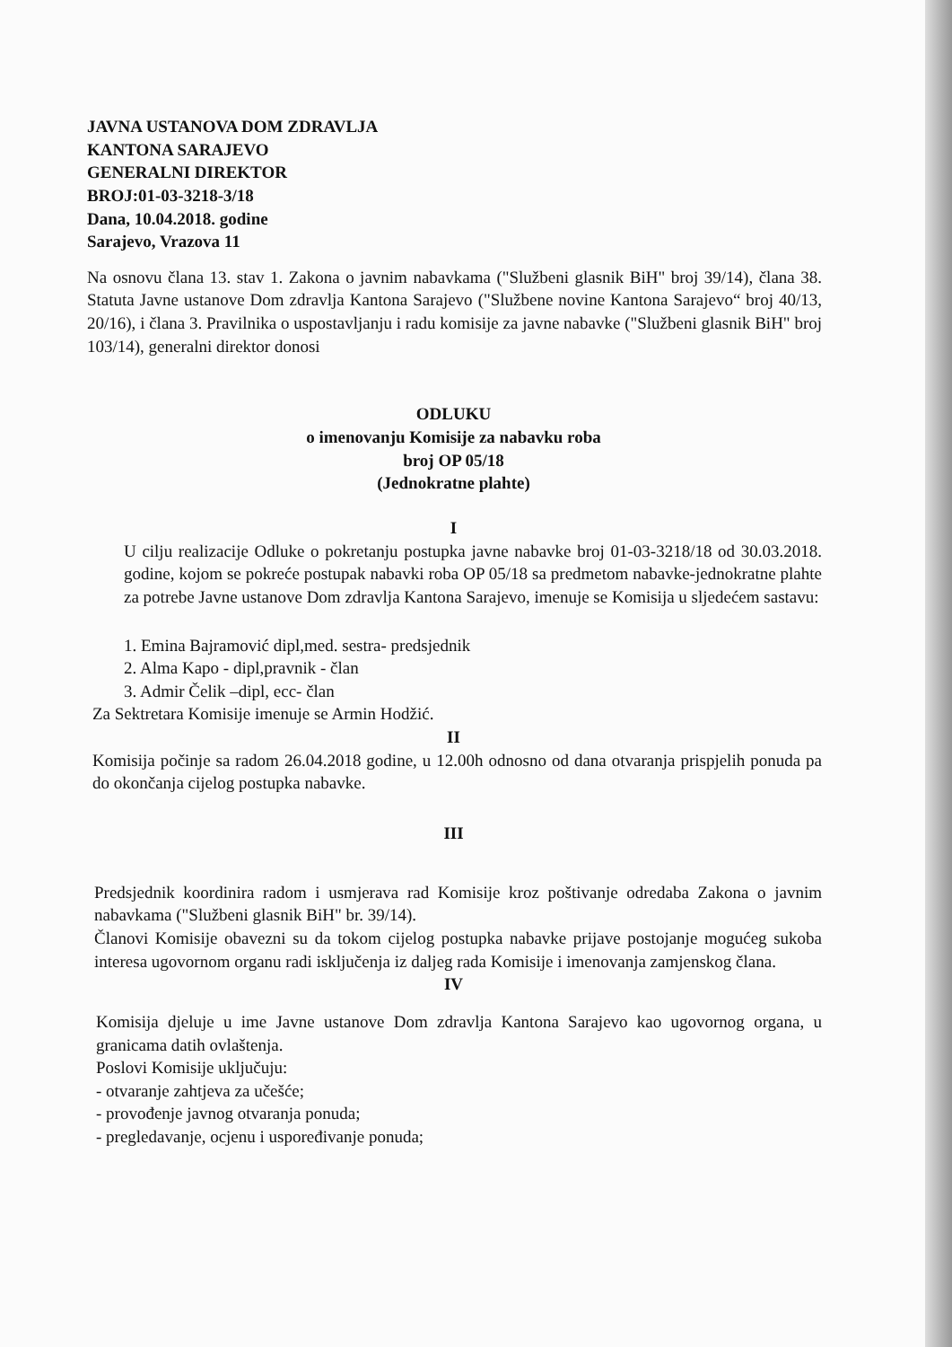JAVNA USTANOVA DOM ZDRAVLJA
KANTONA SARAJEVO
GENERALNI DIREKTOR
BROJ:01-03-3218-3/18
Dana, 10.04.2018. godine
Sarajevo, Vrazova 11
Na osnovu člana 13. stav 1. Zakona o javnim nabavkama ("Službeni glasnik BiH" broj 39/14), člana 38. Statuta Javne ustanove Dom zdravlja Kantona Sarajevo ("Službene novine Kantona Sarajevo“ broj 40/13, 20/16), i člana 3. Pravilnika o uspostavljanju i radu komisije za javne nabavke ("Službeni glasnik BiH" broj 103/14), generalni direktor donosi
ODLUKU
o imenovanju Komisije za nabavku roba
broj OP 05/18
(Jednokratne plahte)
I
U cilju realizacije Odluke o pokretanju postupka javne nabavke broj 01-03-3218/18 od 30.03.2018. godine, kojom se pokreće postupak nabavki roba OP 05/18 sa predmetom nabavke-jednokratne plahte za potrebe Javne ustanove Dom zdravlja Kantona Sarajevo, imenuje se Komisija u sljedećem sastavu:
1. Emina Bajramović dipl,med. sestra- predsjednik
2. Alma Kapo - dipl,pravnik - član
3. Admir Čelik –dipl, ecc- član
Za Sektretara Komisije imenuje se Armin Hodžić.
II
Komisija počinje sa radom 26.04.2018 godine, u 12.00h odnosno od dana otvaranja prispjelih ponuda pa do okončanja cijelog postupka nabavke.
III
Predsjednik koordinira radom i usmjerava rad Komisije kroz poštivanje odredaba Zakona o javnim nabavkama ("Službeni glasnik BiH" br. 39/14).
Članovi Komisije obavezni su da tokom cijelog postupka nabavke prijave postojanje mogućeg sukoba interesa ugovornom organu radi isključenja iz daljeg rada Komisije i imenovanja zamjenskog člana.
IV
Komisija djeluje u ime Javne ustanove Dom zdravlja Kantona Sarajevo kao ugovornog organa, u granicama datih ovlaštenja.
Poslovi Komisije uključuju:
- otvaranje zahtjeva za učešće;
- provođenje javnog otvaranja ponuda;
- pregledavanje, ocjenu i uspoređivanje ponuda;